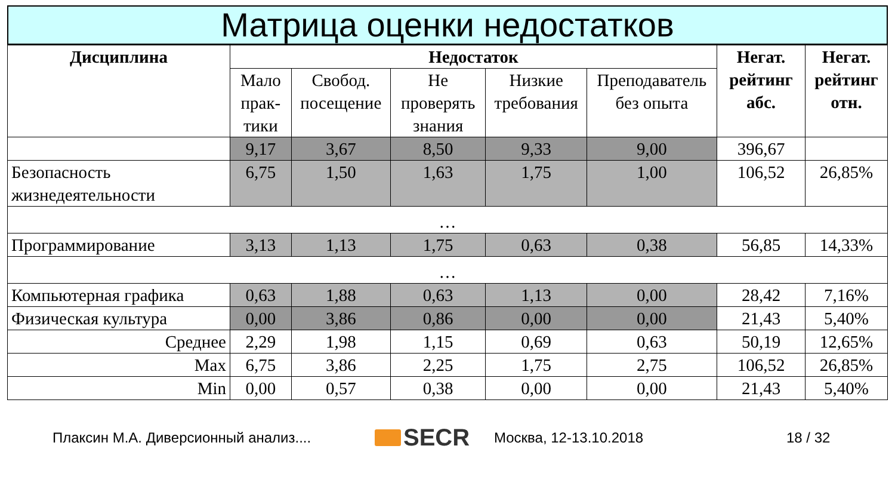Матрица оценки недостатков
| Дисциплина | Недостаток | | | | | Негат. рейтинг абс. | Негат. рейтинг отн. |
| --- | --- | --- | --- | --- | --- | --- | --- |
| | Мало прак-тики | Свобод. посещение | Не проверять знания | Низкие требования | Преподаватель без опыта | | |
| | 9,17 | 3,67 | 8,50 | 9,33 | 9,00 | 396,67 | |
| Безопасность жизнедеятельности | 6,75 | 1,50 | 1,63 | 1,75 | 1,00 | 106,52 | 26,85% |
| … | | | | | | | |
| Программирование | 3,13 | 1,13 | 1,75 | 0,63 | 0,38 | 56,85 | 14,33% |
| … | | | | | | | |
| Компьютерная графика | 0,63 | 1,88 | 0,63 | 1,13 | 0,00 | 28,42 | 7,16% |
| Физическая культура | 0,00 | 3,86 | 0,86 | 0,00 | 0,00 | 21,43 | 5,40% |
| Среднее | 2,29 | 1,98 | 1,15 | 0,69 | 0,63 | 50,19 | 12,65% |
| Max | 6,75 | 3,86 | 2,25 | 1,75 | 2,75 | 106,52 | 26,85% |
| Min | 0,00 | 0,57 | 0,38 | 0,00 | 0,00 | 21,43 | 5,40% |
Плаксин М.А. Диверсионный анализ....
SECR
Москва, 12-13.10.2018 18 / 32